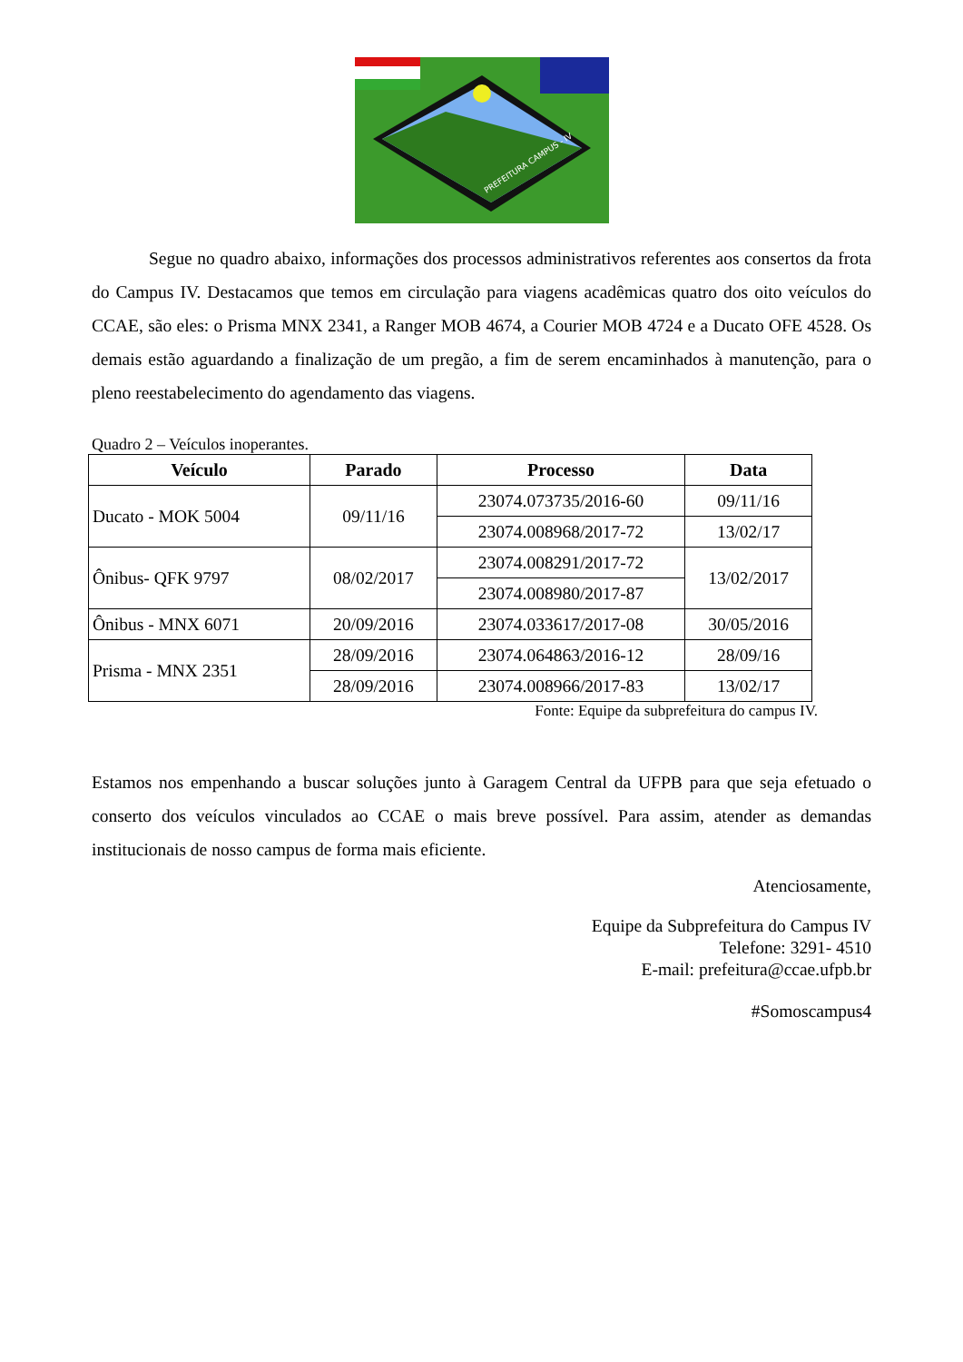PREFEITURA CAMPUS - IV
Segue no quadro abaixo, informações dos processos administrativos referentes aos consertos da frota do Campus IV. Destacamos que temos em circulação para viagens acadêmicas quatro dos oito veículos do CCAE, são eles: o Prisma MNX 2341, a Ranger MOB 4674, a Courier MOB 4724 e a Ducato OFE 4528. Os demais estão aguardando a finalização de um pregão, a fim de serem encaminhados à manutenção, para o pleno reestabelecimento do agendamento das viagens.
Quadro 2 – Veículos inoperantes.
| Veículo | Parado | Processo | Data |
| --- | --- | --- | --- |
| Ducato - MOK 5004 | 09/11/16 | 23074.073735/2016-60 | 09/11/16 |
| | | 23074.008968/2017-72 | 13/02/17 |
| Ônibus- QFK 9797 | 08/02/2017 | 23074.008291/2017-72 | 13/02/2017 |
| | | 23074.008980/2017-87 | |
| Ônibus - MNX 6071 | 20/09/2016 | 23074.033617/2017-08 | 30/05/2016 |
| Prisma - MNX 2351 | 28/09/2016 | 23074.064863/2016-12 | 28/09/16 |
| | 28/09/2016 | 23074.008966/2017-83 | 13/02/17 |
Fonte: Equipe da subprefeitura do campus IV.
Estamos nos empenhando a buscar soluções junto à Garagem Central da UFPB para que seja efetuado o conserto dos veículos vinculados ao CCAE o mais breve possível. Para assim, atender as demandas institucionais de nosso campus de forma mais eficiente.
Atenciosamente,
Equipe da Subprefeitura do Campus IV
Telefone: 3291- 4510
E-mail: prefeitura@ccae.ufpb.br
#Somoscampus4